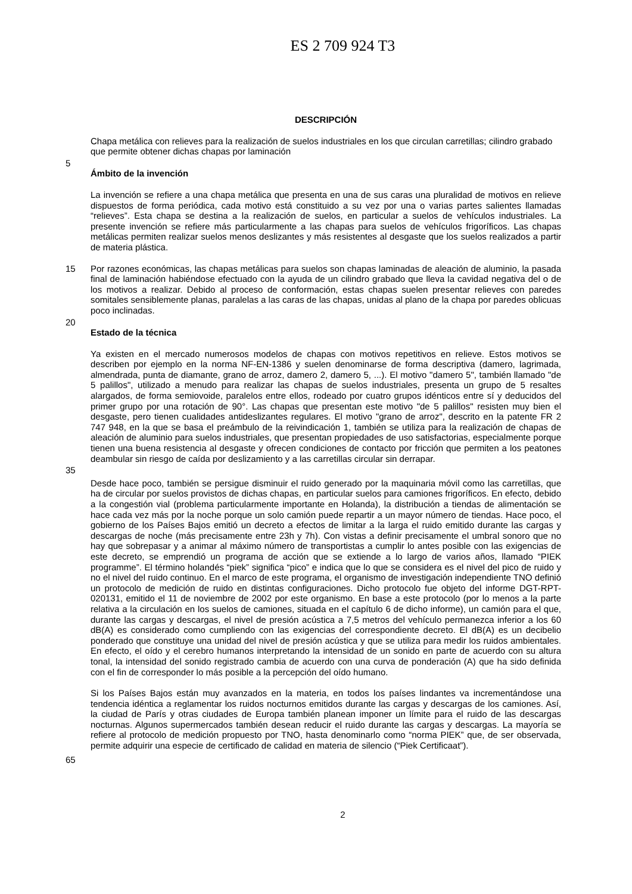ES 2 709 924 T3
DESCRIPCIÓN
Chapa metálica con relieves para la realización de suelos industriales en los que circulan carretillas; cilindro grabado que permite obtener dichas chapas por laminación
5
Ámbito de la invención
La invención se refiere a una chapa metálica que presenta en una de sus caras una pluralidad de motivos en relieve dispuestos de forma periódica, cada motivo está constituido a su vez por una o varias partes salientes llamadas “relieves”. Esta chapa se destina a la realización de suelos, en particular a suelos de vehículos industriales. La presente invención se refiere más particularmente a las chapas para suelos de vehículos frigoríficos. Las chapas metálicas permiten realizar suelos menos deslizantes y más resistentes al desgaste que los suelos realizados a partir de materia plástica.
15 Por razones económicas, las chapas metálicas para suelos son chapas laminadas de aleación de aluminio, la pasada final de laminación habiéndose efectuado con la ayuda de un cilindro grabado que lleva la cavidad negativa del o de los motivos a realizar. Debido al proceso de conformación, estas chapas suelen presentar relieves con paredes somitales sensiblemente planas, paralelas a las caras de las chapas, unidas al plano de la chapa por paredes oblicuas poco inclinadas.
20
Estado de la técnica
Ya existen en el mercado numerosos modelos de chapas con motivos repetitivos en relieve. Estos motivos se describen por ejemplo en la norma NF-EN-1386 y suelen denominarse de forma descriptiva (damero, lagrimada, almendrada, punta de diamante, grano de arroz, damero 2, damero 5, ...). El motivo "damero 5", también llamado "de 5 palillos", utilizado a menudo para realizar las chapas de suelos industriales, presenta un grupo de 5 resaltes alargados, de forma semiovoide, paralelos entre ellos, rodeado por cuatro grupos idénticos entre sí y deducidos del primer grupo por una rotación de 90°. Las chapas que presentan este motivo "de 5 palillos" resisten muy bien el desgaste, pero tienen cualidades antideslizantes regulares. El motivo "grano de arroz", descrito en la patente FR 2 747 948, en la que se basa el preámbulo de la reivindicación 1, también se utiliza para la realización de chapas de aleación de aluminio para suelos industriales, que presentan propiedades de uso satisfactorias, especialmente porque tienen una buena resistencia al desgaste y ofrecen condiciones de contacto por fricción que permiten a los peatones deambular sin riesgo de caída por deslizamiento y a las carretillas circular sin derrapar.
35
Desde hace poco, también se persigue disminuir el ruido generado por la maquinaria móvil como las carretillas, que ha de circular por suelos provistos de dichas chapas, en particular suelos para camiones frigoríficos. En efecto, debido a la congestión vial (problema particularmente importante en Holanda), la distribución a tiendas de alimentación se hace cada vez más por la noche porque un solo camión puede repartir a un mayor número de tiendas. Hace poco, el gobierno de los Países Bajos emitió un decreto a efectos de limitar a la larga el ruido emitido durante las cargas y descargas de noche (más precisamente entre 23h y 7h). Con vistas a definir precisamente el umbral sonoro que no hay que sobrepasar y a animar al máximo número de transportistas a cumplir lo antes posible con las exigencias de este decreto, se emprendió un programa de acción que se extiende a lo largo de varios años, llamado “PIEK programme”. El término holandés “piek” significa “pico” e indica que lo que se considera es el nivel del pico de ruido y no el nivel del ruido continuo. En el marco de este programa, el organismo de investigación independiente TNO definió un protocolo de medición de ruido en distintas configuraciones. Dicho protocolo fue objeto del informe DGT-RPT-020131, emitido el 11 de noviembre de 2002 por este organismo. En base a este protocolo (por lo menos a la parte relativa a la circulación en los suelos de camiones, situada en el capítulo 6 de dicho informe), un camión para el que, durante las cargas y descargas, el nivel de presión acústica a 7,5 metros del vehículo permanezca inferior a los 60 dB(A) es considerado como cumpliendo con las exigencias del correspondiente decreto. El dB(A) es un decibelio ponderado que constituye una unidad del nivel de presión acústica y que se utiliza para medir los ruidos ambientales. En efecto, el oído y el cerebro humanos interpretando la intensidad de un sonido en parte de acuerdo con su altura tonal, la intensidad del sonido registrado cambia de acuerdo con una curva de ponderación (A) que ha sido definida con el fin de corresponder lo más posible a la percepción del oído humano.
Si los Países Bajos están muy avanzados en la materia, en todos los países lindantes va incrementándose una tendencia idéntica a reglamentar los ruidos nocturnos emitidos durante las cargas y descargas de los camiones. Así, la ciudad de París y otras ciudades de Europa también planean imponer un límite para el ruido de las descargas nocturnas. Algunos supermercados también desean reducir el ruido durante las cargas y descargas. La mayoría se refiere al protocolo de medición propuesto por TNO, hasta denominarlo como “norma PIEK” que, de ser observada, permite adquirir una especie de certificado de calidad en materia de silencio (“Piek Certificaat”).
65
2